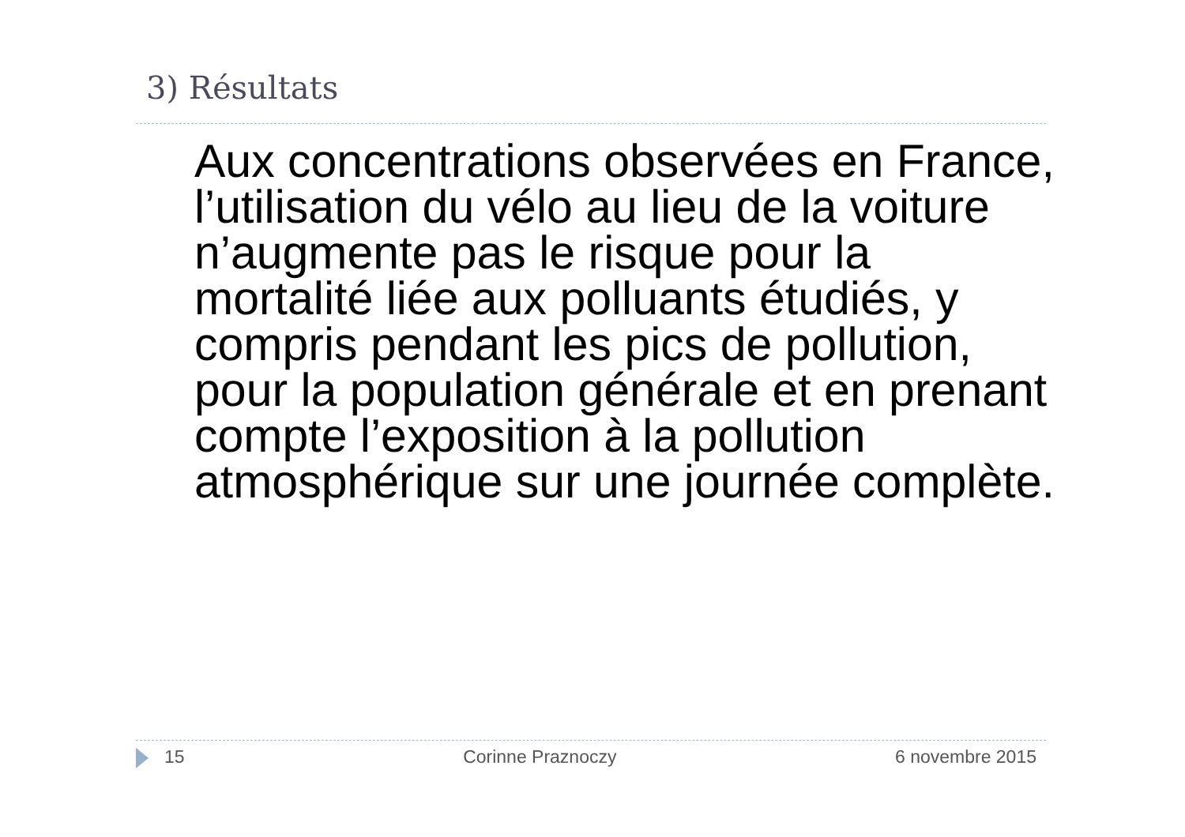3) Résultats
Aux concentrations observées en France, l’utilisation du vélo au lieu de la voiture n’augmente pas le risque pour la mortalité liée aux polluants étudiés, y compris pendant les pics de pollution, pour la population générale et en prenant compte l’exposition à la pollution atmosphérique sur une journée complète.
15 Corinne Praznoczy 6 novembre 2015